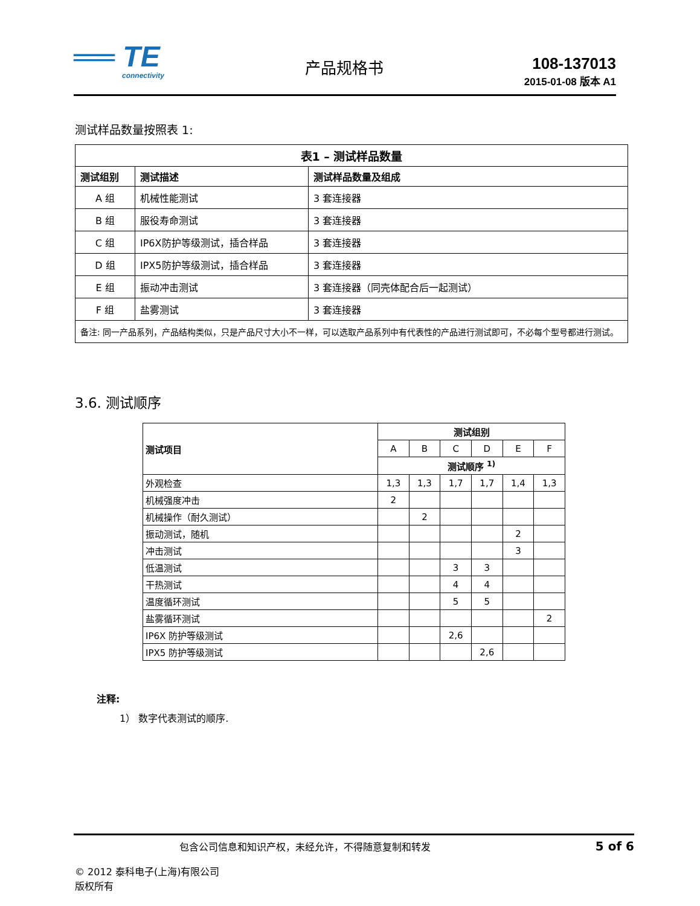══ TE
connectivity
产品规格书 108-137013
2015-01-08 版本 A1
测试样品数量按照表 1:
| 表1 – 测试样品数量 | | |
| --- | --- | --- |
| 测试组别 | 测试描述 | 测试样品数量及组成 |
| A 组 | 机械性能测试 | 3 套连接器 |
| B 组 | 服役寿命测试 | 3 套连接器 |
| C 组 | IP6X防护等级测试，插合样品 | 3 套连接器 |
| D 组 | IPX5防护等级测试，插合样品 | 3 套连接器 |
| E 组 | 振动冲击测试 | 3 套连接器（同壳体配合后一起测试） |
| F 组 | 盐雾测试 | 3 套连接器 |
| 备注: 同一产品系列，产品结构类似，只是产品尺寸大小不一样，可以选取产品系列中有代表性的产品进行测试即可，不必每个型号都进行测试。 | | |
3.6. 测试顺序
| 测试项目 | 测试组别 | | | | | |
| --- | --- | --- | --- | --- | --- | --- |
| | A | B | C | D | E | F |
| | 测试顺序 <sup>1)</sup> | | | | | |
| 外观检查 | 1,3 | 1,3 | 1,7 | 1,7 | 1,4 | 1,3 |
| 机械强度冲击 | 2 | | | | | |
| 机械操作（耐久测试） | | 2 | | | | |
| 振动测试，随机 | | | | | 2 | |
| 冲击测试 | | | | | 3 | |
| 低温测试 | | | 3 | 3 | | |
| 干热测试 | | | 4 | 4 | | |
| 温度循环测试 | | | 5 | 5 | | |
| 盐雾循环测试 | | | | | | 2 |
| IP6X 防护等级测试 | | | 2,6 | | | |
| IPX5 防护等级测试 | | | | 2,6 | | |
注释:
1） 数字代表测试的顺序.
包含公司信息和知识产权，未经允许，不得随意复制和转发 5 of 6
© 2012 泰科电子(上海)有限公司
版权所有